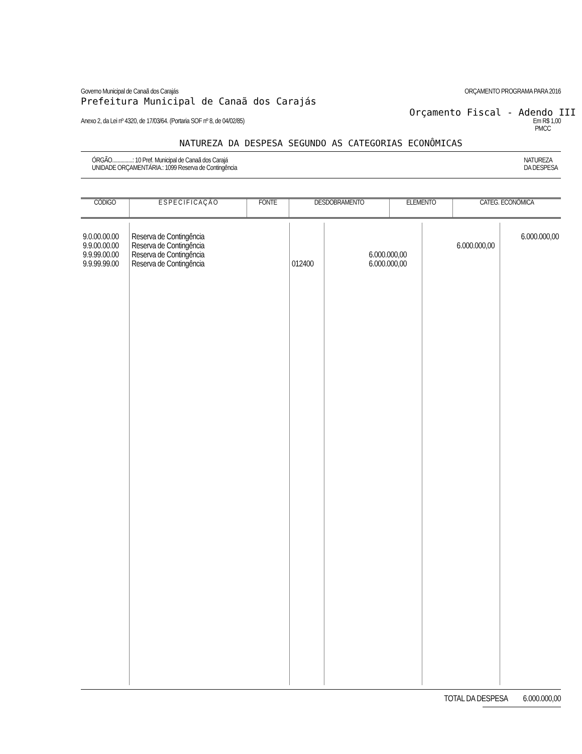Governo Municipal de Canaã dos Carajás ORÇAMENTO PROGRAMA PARA 2016
Prefeitura Municipal de Canaã dos Carajás
Orçamento Fiscal - Adendo III
Anexo 2, da Lei nº 4320, de 17/03/64. (Portaria SOF nº 8, de 04/02/85) Em R$ 1,00
PMCC
NATUREZA DA DESPESA SEGUNDO AS CATEGORIAS ECONÔMICAS
ÓRGÃO...............: 10 Pref. Municipal de Canaã dos Carajá
UNIDADE ORÇAMENTÁRIA.: 1099 Reserva de Contingência NATUREZA
DA DESPESA
| CÓDIGO | E S P E C I F I C A Ç Ã O | FONTE | DESDOBRAMENTO | ELEMENTO | CATEG. ECONÔMICA |
| --- | --- | --- | --- | --- | --- |
| 9.0.00.00.00 9.9.00.00.00 9.9.99.00.00 9.9.99.99.00 | Reserva de Contingência Reserva de Contingência Reserva de Contingência Reserva de Contingência | 012400 | 6.000.000,00 6.000.000,00 | 6.000.000,00 | 6.000.000,00 |
TOTAL DA DESPESA 6.000.000,00